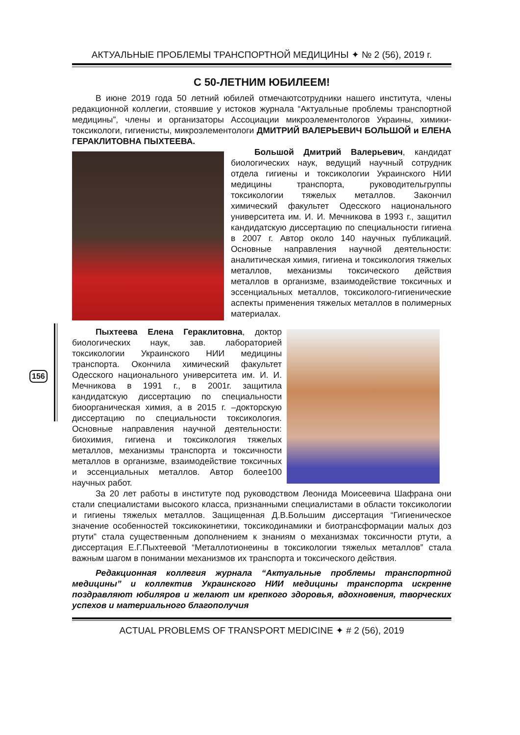156
АКТУАЛЬНЫЕ ПРОБЛЕМЫ ТРАНСПОРТНОЙ МЕДИЦИНЫ ✦ № 2 (56), 2019 г.
С 50-ЛЕТНИМ ЮБИЛЕЕМ!
В июне 2019 года 50 летний юбилей отмечаютсотрудники нашего института, члены редакционной коллегии, стоявшие у истоков журнала “Актуальные проблемы транспортной медицины”, члены и организаторы Ассоциации микроэлементологов Украины, химики-токсикологи, гигиенисты, микроэлементологи ДМИТРИЙ ВАЛЕРЬЕВИЧ БОЛЬШОЙ и ЕЛЕНА ГЕРАКЛИТОВНА ПЫХТЕЕВА.
Большой Дмитрий Валерьевич, кандидат биологических наук, ведущий научный сотрудник отдела гигиены и токсикологии Украинского НИИ медицины транспорта, руководительгруппы токсикологии тяжелых металлов. Закончил химический факультет Одесского национального университета им. И. И. Мечникова в 1993 г., защитил кандидатскую диссертацию по специальности гигиена в 2007 г. Автор около 140 научных публикаций. Основные направления научной деятельности: аналитическая химия, гигиена и токсикология тяжелых металлов, механизмы токсического действия металлов в организме, взаимодействие токсичных и эссенциальных металлов, токсиколого-гигиенические аспекты применения тяжелых металлов в полимерных материалах.
Пыхтеева Елена Гераклитовна, доктор биологических наук, зав. лабораторией токсикологии Украинского НИИ медицины транспорта. Окончила химический факультет Одесского национального университета им. И. И. Мечникова в 1991 г., в 2001г. защитила кандидатскую диссертацию по специальности биоорганическая химия, а в 2015 г. –докторскую диссертацию по специальности токсикология. Основные направления научной деятельности: биохимия, гигиена и токсикология тяжелых металлов, механизмы транспорта и токсичности металлов в организме, взаимодействие токсичных и эссенциальных металлов. Автор более100 научных работ.
За 20 лет работы в институте под руководством Леонида Моисеевича Шафрана они стали специалистами высокого класса, признанными специалистами в области токсикологии и гигиены тяжелых металлов. Защищенная Д.В.Большим диссертация “Гигиеническое значение особенностей токсикокинетики, токсикодинамики и биотрансформации малых доз ртути” стала существенным дополнением к знаниям о механизмах токсичности ртути, а диссертация Е.Г.Пыхтеевой “Металлотионеины в токсикологии тяжелых металлов” стала важным шагом в понимании механизмов их транспорта и токсического действия.
Редакционная коллегия журнала “Актуальные проблемы транспортной медицины” и коллектив Украинского НИИ медицины транспорта искренне поздравляют юбиляров и желают им крепкого здоровья, вдохновения, творческих успехов и материального благополучия
ACTUAL PROBLEMS OF TRANSPORT MEDICINE ✦ # 2 (56), 2019